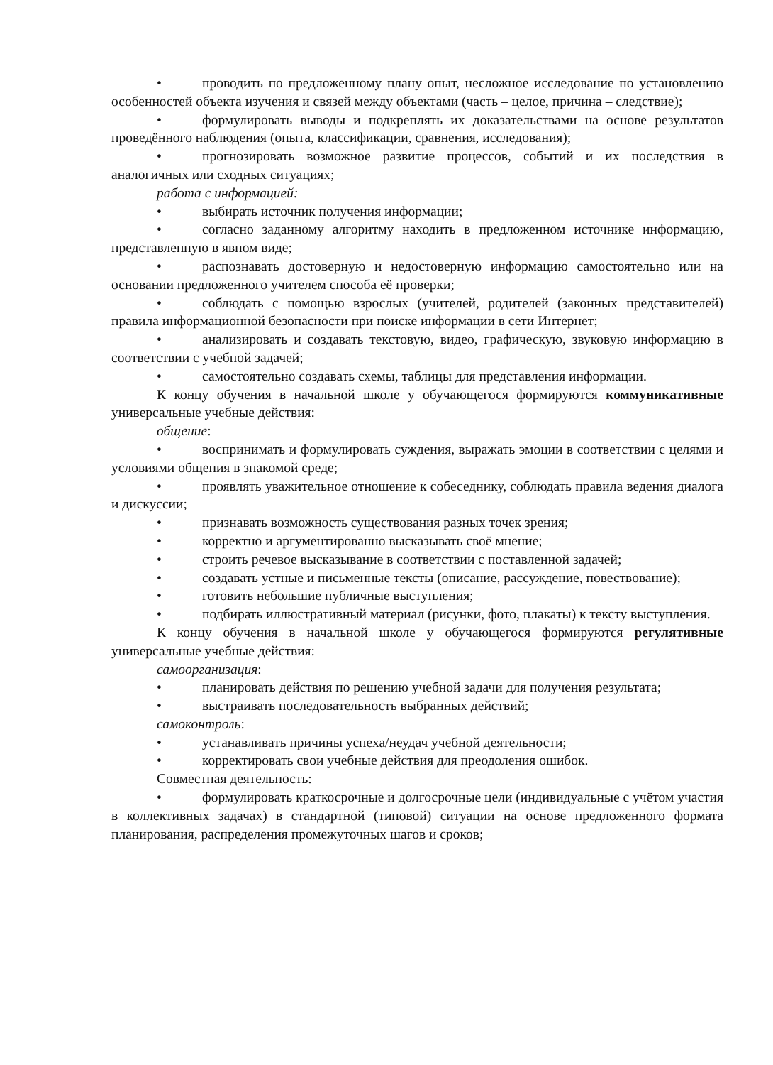• проводить по предложенному плану опыт, несложное исследование по установлению особенностей объекта изучения и связей между объектами (часть – целое, причина – следствие);
• формулировать выводы и подкреплять их доказательствами на основе результатов проведённого наблюдения (опыта, классификации, сравнения, исследования);
• прогнозировать возможное развитие процессов, событий и их последствия в аналогичных или сходных ситуациях;
работа с информацией:
• выбирать источник получения информации;
• согласно заданному алгоритму находить в предложенном источнике информацию, представленную в явном виде;
• распознавать достоверную и недостоверную информацию самостоятельно или на основании предложенного учителем способа её проверки;
• соблюдать с помощью взрослых (учителей, родителей (законных представителей) правила информационной безопасности при поиске информации в сети Интернет;
• анализировать и создавать текстовую, видео, графическую, звуковую информацию в соответствии с учебной задачей;
• самостоятельно создавать схемы, таблицы для представления информации.
К концу обучения в начальной школе у обучающегося формируются коммуникативные универсальные учебные действия:
общение:
• воспринимать и формулировать суждения, выражать эмоции в соответствии с целями и условиями общения в знакомой среде;
• проявлять уважительное отношение к собеседнику, соблюдать правила ведения диалога и дискуссии;
• признавать возможность существования разных точек зрения;
• корректно и аргументированно высказывать своё мнение;
• строить речевое высказывание в соответствии с поставленной задачей;
• создавать устные и письменные тексты (описание, рассуждение, повествование);
• готовить небольшие публичные выступления;
• подбирать иллюстративный материал (рисунки, фото, плакаты) к тексту выступления.
К концу обучения в начальной школе у обучающегося формируются регулятивные универсальные учебные действия:
самоорганизация:
• планировать действия по решению учебной задачи для получения результата;
• выстраивать последовательность выбранных действий;
самоконтроль:
• устанавливать причины успеха/неудач учебной деятельности;
• корректировать свои учебные действия для преодоления ошибок.
Совместная деятельность:
• формулировать краткосрочные и долгосрочные цели (индивидуальные с учётом участия в коллективных задачах) в стандартной (типовой) ситуации на основе предложенного формата планирования, распределения промежуточных шагов и сроков;